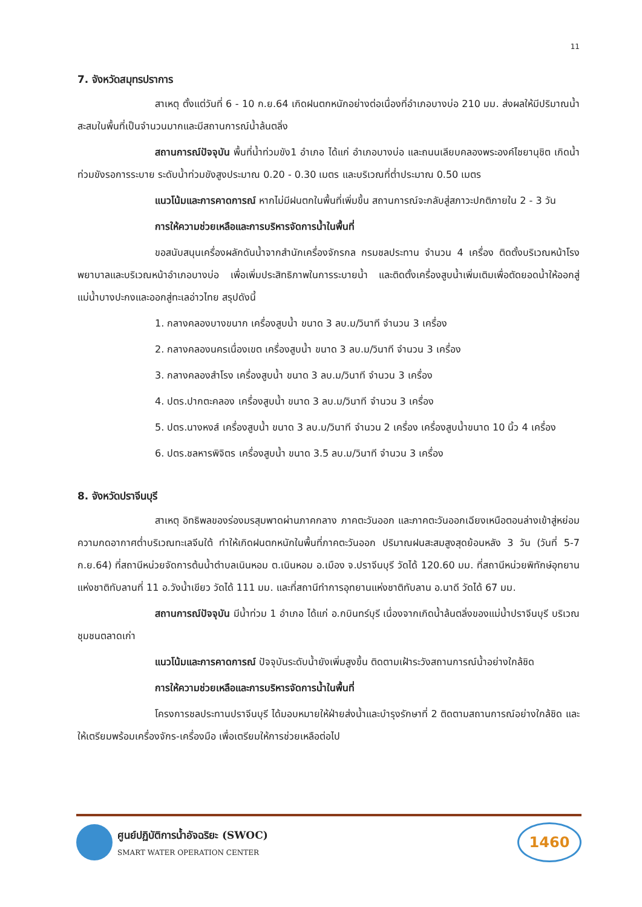11
7. จังหวัดสมุทรปราการ
สาเหตุ ตั้งแต่วันที่ 6 - 10 ก.ย.64 เกิดฝนตกหนักอย่างต่อเนื่องที่อำเภอบางบ่อ 210 มม. ส่งผลให้มีปริมาณน้ำสะสมในพื้นที่เป็นจำนวนมากและมีสถานการณ์น้ำล้นตลิ่ง
สถานการณ์ปัจจุบัน พื้นที่น้ำท่วมขัง1 อำเภอ ได้แก่ อำเภอบางบ่อ และถนนเลียบคลองพระองค์ไชยานุชิต เกิดน้ำท่วมขังรอการระบาย ระดับน้ำท่วมขังสูงประมาณ 0.20 - 0.30 เมตร และบริเวณที่ต่ำประมาณ 0.50 เมตร
แนวโน้มและการคาดการณ์ หากไม่มีฝนตกในพื้นที่เพิ่มขึ้น สถานการณ์จะกลับสู่สภาวะปกติภายใน 2 - 3 วัน
การให้ความช่วยเหลือและการบริหารจัดการน้ำในพื้นที่
ขอสนับสนุนเครื่องผลักดันน้ำจากสำนักเครื่องจักรกล กรมชลประทาน จำนวน 4 เครื่อง ติดตั้งบริเวณหน้าโรงพยาบาลและบริเวณหน้าอำเภอบางบ่อ เพื่อเพิ่มประสิทธิภาพในการระบายน้ำ และติดตั้งเครื่องสูบน้ำเพิ่มเติมเพื่อตัดยอดน้ำให้ออกสู่แม่น้ำบางปะกงและออกสู่ทะเลอ่าวไทย สรุปดังนี้
1. กลางคลองบางขนาก เครื่องสูบน้ำ ขนาด 3 ลบ.ม/วินาที จำนวน 3 เครื่อง
2. กลางคลองนครเนื่องเขต เครื่องสูบน้ำ ขนาด 3 ลบ.ม/วินาที จำนวน 3 เครื่อง
3. กลางคลองสำโรง เครื่องสูบน้ำ ขนาด 3 ลบ.ม/วินาที จำนวน 3 เครื่อง
4. ปตร.ปากตะคลอง เครื่องสูบน้ำ ขนาด 3 ลบ.ม/วินาที จำนวน 3 เครื่อง
5. ปตร.นางหงส์ เครื่องสูบน้ำ ขนาด 3 ลบ.ม/วินาที จำนวน 2 เครื่อง เครื่องสูบน้ำขนาด 10 นิ้ว 4 เครื่อง
6. ปตร.ชลหารพิจิตร เครื่องสูบน้ำ ขนาด 3.5 ลบ.ม/วินาที จำนวน 3 เครื่อง
8. จังหวัดปราจีนบุรี
สาเหตุ อิทธิพลของร่องมรสุมพาดผ่านภาคกลาง ภาคตะวันออก และภาคตะวันออกเฉียงเหนือตอนล่างเข้าสู่หย่อมความกดอากาศต่ำบริเวณทะเลจีนใต้ ทำให้เกิดฝนตกหนักในพื้นที่ภาคตะวันออก ปริมาณฝนสะสมสูงสุดย้อนหลัง 3 วัน (วันที่ 5-7 ก.ย.64) ที่สถานีหน่วยจัดการต้นน้ำตำบลเนินหอม ต.เนินหอม อ.เมือง จ.ปราจีนบุรี วัดได้ 120.60 มม. ที่สถานีหน่วยพิทักษ์อุทยานแห่งชาติทับลานที่ 11 อ.วังน้ำเขียว วัดได้ 111 มม. และที่สถานีทำการอุทยานแห่งชาติทับลาน อ.นาดี วัดได้ 67 มม.
สถานการณ์ปัจจุบัน มีน้ำท่วม 1 อำเภอ ได้แก่ อ.กบินทร์บุรี เนื่องจากเกิดน้ำล้นตลิ่งของแม่น้ำปราจีนบุรี บริเวณชุมชนตลาดเก่า
แนวโน้มและการคาดการณ์ ปัจจุบันระดับน้ำยังเพิ่มสูงขึ้น ติดตามเฝ้าระวังสถานการณ์น้ำอย่างใกล้ชิด
การให้ความช่วยเหลือและการบริหารจัดการน้ำในพื้นที่
โครงการชลประทานปราจีนบุรี ได้มอบหมายให้ฝ่ายส่งน้ำและบำรุงรักษาที่ 2 ติดตามสถานการณ์อย่างใกล้ชิด และให้เตรียมพร้อมเครื่องจักร-เครื่องมือ เพื่อเตรียมให้การช่วยเหลือต่อไป
ศูนย์ปฏิบัติการน้ำอัจฉริยะ (SWOC)
SMART WATER OPERATION CENTER
1460